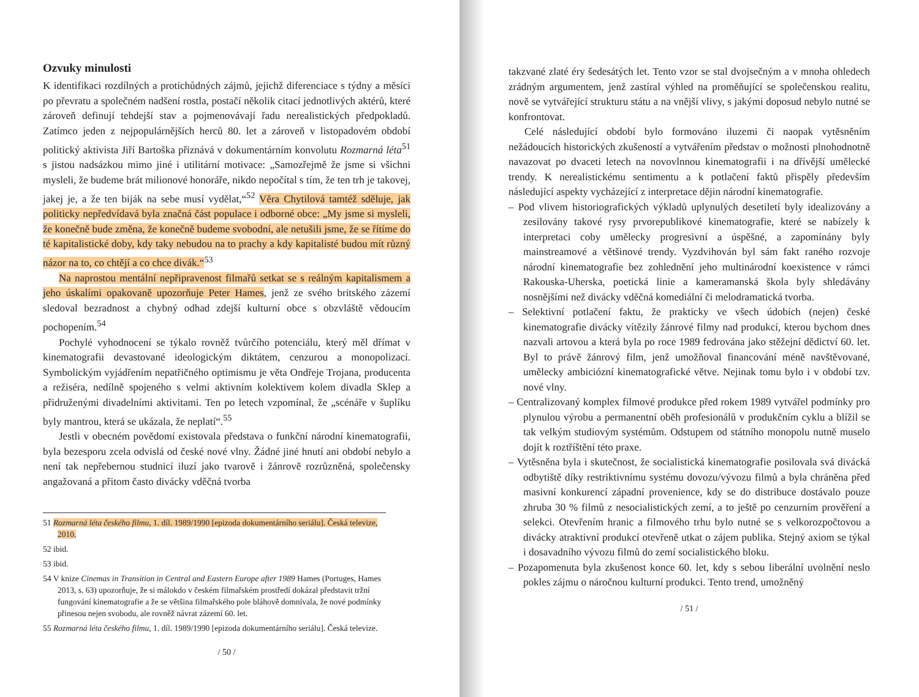Ozvuky minulosti
K identifikaci rozdílných a protichůdných zájmů, jejichž diferenciace s týdny a měsíci po převratu a společném nadšení rostla, postačí několik citací jednotlivých aktérů, které zároveň definují tehdejší stav a pojmenovávají řadu nerealistických předpokladů. Zatímco jeden z nejpopulárnějších herců 80. let a zároveň v listopadovém období politický aktivista Jiří Bartoška přiznává v dokumentárním konvolutu Rozmarná léta<sup>51</sup> s jistou nadsázkou mimo jiné i utilitární motivace: „Samozřejmě že jsme si všichni mysleli, že budeme brát milionové honoráře, nikdo nepočítal s tím, že ten trh je takovej, jakej je, a že ten biják na sebe musí vydělat,“<sup>52</sup> Věra Chytilová tamtéž sděluje, jak politicky nepředvídavá byla značná část populace i odborné obce: „My jsme si mysleli, že konečně bude změna, že konečně budeme svobodní, ale netušili jsme, že se řítíme do té kapitalistické doby, kdy taky nebudou na to prachy a kdy kapitalisté budou mít různý názor na to, co chtějí a co chce divák.“<sup>53</sup>
Na naprostou mentální nepřipravenost filmařů setkat se s reálným kapitalismem a jeho úskalími opakovaně upozorňuje Peter Hames, jenž ze svého britského zázemí sledoval bezradnost a chybný odhad zdejší kulturní obce s obzvláště vědoucím pochopením.<sup>54</sup>
Pochylé vyhodnocení se týkalo rovněž tvůrčího potenciálu, který měl dřímat v kinematografii devastované ideologickým diktátem, cenzurou a monopolizací. Symbolickým vyjádřením nepatřičného optimismu je věta Ondřeje Trojana, producenta a režiséra, nedílně spojeného s velmi aktivním kolektivem kolem divadla Sklep a přidruženými divadelními aktivitami. Ten po letech vzpomínal, že „scénáře v šuplíku byly mantrou, která se ukázala, že neplatí“.<sup>55</sup>
Jestli v obecném povědomí existovala představa o funkční národní kinematografii, byla bezesporu zcela odvislá od české nové vlny. Žádné jiné hnutí ani období nebylo a není tak nepřebernou studnicí iluzí jako tvarově i žánrově rozrůzněná, společensky angažovaná a přitom často divácky vděčná tvorba
51 Rozmarná léta českého filmu, 1. díl. 1989/1990 [epizoda dokumentárního seriálu]. Česká televize, 2010.
52 ibid.
53 ibid.
54 V knize Cinemas in Transition in Central and Eastern Europe after 1989 Hames (Portuges, Hames 2013, s. 63) upozorňuje, že si málokdo v českém filmařském prostředí dokázal představit tržní fungování kinematografie a že se většina filmařského pole bláhově domnívala, že nové podmínky přinesou nejen svobodu, ale rovněž návrat zázemí 60. let.
55 Rozmarná léta českého filmu, 1. díl. 1989/1990 [epizoda dokumentárního seriálu]. Česká televize.
/ 50 /
takzvané zlaté éry šedesátých let. Tento vzor se stal dvojsečným a v mnoha ohledech zrádným argumentem, jenž zastíral výhled na proměňující se společenskou realitu, nově se vytvářející strukturu státu a na vnější vlivy, s jakými doposud nebylo nutné se konfrontovat.
Celé následující období bylo formováno iluzemi či naopak vytěsněním nežádoucích historických zkušeností a vytvářením představ o možnosti plnohodnotně navazovat po dvaceti letech na novovlnnou kinematografii i na dřívější umělecké trendy. K nerealistickému sentimentu a k potlačení faktů přispěly především následující aspekty vycházející z interpretace dějin národní kinematografie.
– Pod vlivem historiografických výkladů uplynulých desetiletí byly idealizovány a zesilovány takové rysy prvorepublikové kinematografie, které se nabízely k interpretaci coby umělecky progresivní a úspěšné, a zapomínány byly mainstreamové a většinové trendy. Vyzdvihován byl sám fakt raného rozvoje národní kinematografie bez zohlednění jeho multinárodní koexistence v rámci Rakouska-Uherska, poetická linie a kameramanská škola byly shledávány nosnějšími než divácky vděčná komediální či melodramatická tvorba.
– Selektivní potlačení faktu, že prakticky ve všech údobích (nejen) české kinematografie divácky vítězily žánrové filmy nad produkcí, kterou bychom dnes nazvali artovou a která byla po roce 1989 fedrována jako stěžejní dědictví 60. let. Byl to právě žánrový film, jenž umožňoval financování méně navštěvované, umělecky ambiciózní kinematografické větve. Nejinak tomu bylo i v období tzv. nové vlny.
– Centralizovaný komplex filmové produkce před rokem 1989 vytvářel podmínky pro plynulou výrobu a permanentní oběh profesionálů v produkčním cyklu a blížil se tak velkým studiovým systémům. Odstupem od státního monopolu nutně muselo dojít k roztříštění této praxe.
– Vytěsněna byla i skutečnost, že socialistická kinematografie posilovala svá divácká odbytiště díky restriktivnímu systému dovozu/vývozu filmů a byla chráněna před masivní konkurencí západní provenience, kdy se do distribuce dostávalo pouze zhruba 30 % filmů z nesocialistických zemí, a to ještě po cenzurním prověření a selekci. Otevřením hranic a filmového trhu bylo nutné se s velkorozpočtovou a divácky atraktivní produkcí otevřeně utkat o zájem publika. Stejný axiom se týkal i dosavadního vývozu filmů do zemí socialistického bloku.
– Pozapomenuta byla zkušenost konce 60. let, kdy s sebou liberální uvolnění neslo pokles zájmu o náročnou kulturní produkci. Tento trend, umožněný
/ 51 /